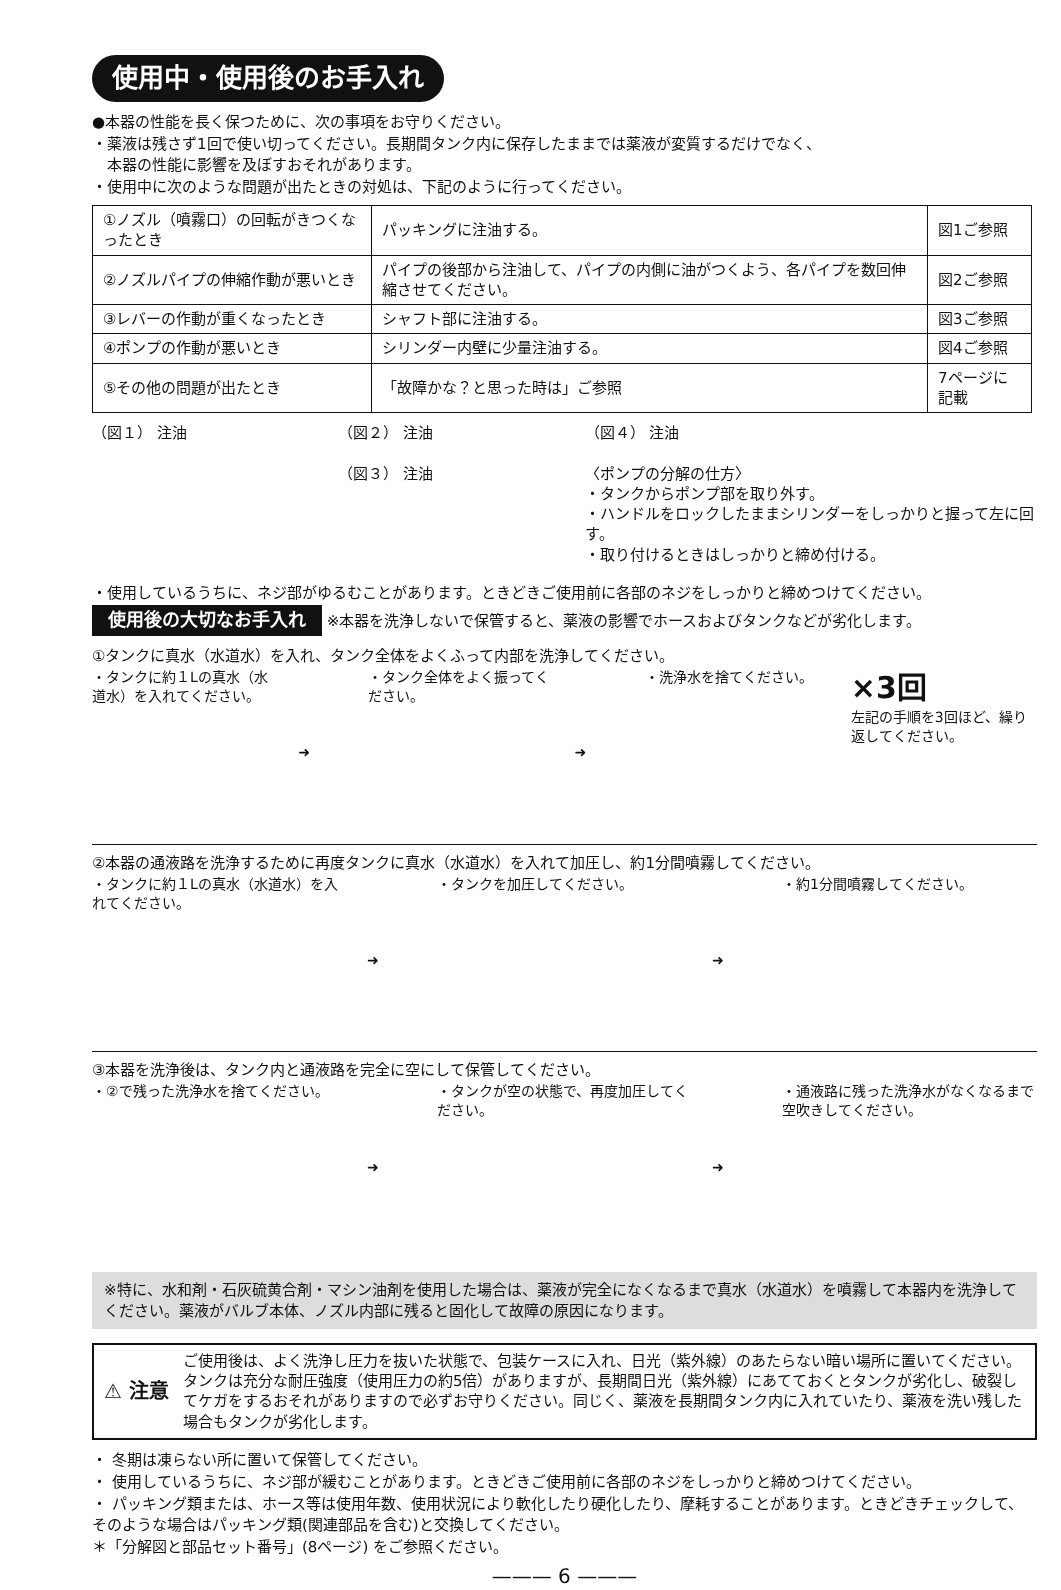使用中・使用後のお手入れ
●本器の性能を長く保つために、次の事項をお守りください。
・薬液は残さず1回で使い切ってください。長期間タンク内に保存したままでは薬液が変質するだけでなく、
　本器の性能に影響を及ぼすおそれがあります。
・使用中に次のような問題が出たときの対処は、下記のように行ってください。
| ①ノズル（噴霧口）の回転がきつくなったとき | パッキングに注油する。 | 図1ご参照 |
| ②ノズルパイプの伸縮作動が悪いとき | パイプの後部から注油して、パイプの内側に油がつくよう、各パイプを数回伸縮させてください。 | 図2ご参照 |
| ③レバーの作動が重くなったとき | シャフト部に注油する。 | 図3ご参照 |
| ④ポンプの作動が悪いとき | シリンダー内壁に少量注油する。 | 図4ご参照 |
| ⑤その他の問題が出たとき | 「故障かな？と思った時は」ご参照 | 7ページに記載 |
（図１） 注油 （図２） 注油
（図３） 注油
（図４） 注油
〈ポンプの分解の仕方〉
・タンクからポンプ部を取り外す。
・ハンドルをロックしたままシリンダーをしっかりと握って左に回す。
・取り付けるときはしっかりと締め付ける。
・使用しているうちに、ネジ部がゆるむことがあります。ときどきご使用前に各部のネジをしっかりと締めつけてください。
使用後の大切なお手入れ ※本器を洗浄しないで保管すると、薬液の影響でホースおよびタンクなどが劣化します。
①タンクに真水（水道水）を入れ、タンク全体をよくふって内部を洗浄してください。
・タンクに約１Lの真水（水道水）を入れてください。
➜ ・タンク全体をよく振ってください。 ➜ ・洗浄水を捨てください。
×3回
左記の手順を3回ほど、繰り返してください。
②本器の通液路を洗浄するために再度タンクに真水（水道水）を入れて加圧し、約1分間噴霧してください。
・タンクに約１Lの真水（水道水）を入れてください。
➜ ・タンクを加圧してください。 ➜ ・約1分間噴霧してください。
③本器を洗浄後は、タンク内と通液路を完全に空にして保管してください。
・②で残った洗浄水を捨てください。 ➜ ・タンクが空の状態で、再度加圧してください。
➜ ・通液路に残った洗浄水がなくなるまで空吹きしてください。
※特に、水和剤・石灰硫黄合剤・マシン油剤を使用した場合は、薬液が完全になくなるまで真水（水道水）を噴霧して本器内を洗浄してください。薬液がバルブ本体、ノズル内部に残ると固化して故障の原因になります。
⚠ 注意
ご使用後は、よく洗浄し圧力を抜いた状態で、包装ケースに入れ、日光（紫外線）のあたらない暗い場所に置いてください。タンクは充分な耐圧強度（使用圧力の約5倍）がありますが、長期間日光（紫外線）にあてておくとタンクが劣化し、破裂してケガをするおそれがありますので必ずお守りください。同じく、薬液を長期間タンク内に入れていたり、薬液を洗い残した場合もタンクが劣化します。
・ 冬期は凍らない所に置いて保管してください。
・ 使用しているうちに、ネジ部が緩むことがあります。ときどきご使用前に各部のネジをしっかりと締めつけてください。
・ パッキング類または、ホース等は使用年数、使用状況により軟化したり硬化したり、摩耗することがあります。ときどきチェックして、そのような場合はパッキング類(関連部品を含む)と交換してください。
＊「分解図と部品セット番号」(8ページ) をご参照ください。
——— 6 ———